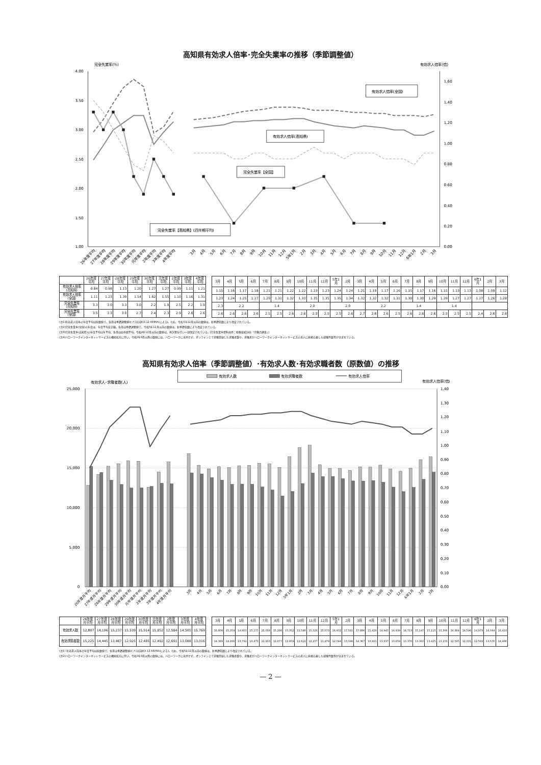高知県有効求人倍率･完全失業率の推移（季節調整値）
完全失業率(%)
有効求人倍率(倍)
4.00
3.50
3.00
2.50
2.00
1.50
1.00
1.60
1.40
1.20
1.00
0.80
0.60
0.40
0.20
0.00
有効求人倍率(全国)
有効求人倍率(高知県)
完全失業率【全国】
完全失業率【高知県】(四半期平均)
26年度平均
27年度平均
28年度平均
29年度平均
30年度平均
元年度平均
2年度平均
3年度平均
4年度平均
3月
4月
5月
6月
7月
8月
9月
10月
11月
12月
5年1月
2月
3月
4月
5月
6月
7月
8月
9月
10月
11月
12月
6年1月
2月
3月
| | 26年度 平均 | 27年度 平均 | 28年度 平均 | 29年度 平均 | 30年度 平均 | 元年度 平均 | 2年度 平均 | 3年度 平均 | 4年度 平均 |
| --- | --- | --- | --- | --- | --- | --- | --- | --- | --- |
| 有効求人倍率 (高知県) | 0.84 | 0.98 | 1.13 | 1.20 | 1.27 | 1.27 | 0.99 | 1.11 | 1.21 |
| 有効求人倍率 (全国) | 1.11 | 1.23 | 1.39 | 1.54 | 1.62 | 1.55 | 1.10 | 1.16 | 1.31 |
| 完全失業率 (高知県) | 3.3 | 3.0 | 3.3 | 3.0 | 2.2 | 1.9 | 2.5 | 2.2 | 1.9 |
| 完全失業率 (全国) | 3.5 | 3.3 | 3.0 | 2.7 | 2.4 | 2.3 | 2.9 | 2.8 | 2.6 |
| 3月 | 4月 | 5月 | 6月 | 7月 | 8月 | 9月 | 10月 | 11月 | 12月 | 5年1 月 | 2月 | 3月 | 4月 | 5月 | 6月 | 7月 | 8月 | 9月 | 10月 | 11月 | 12月 | 6年1 月 | 2月 | 3月 |
| --- | --- | --- | --- | --- | --- | --- | --- | --- | --- | --- | --- | --- | --- | --- | --- | --- | --- | --- | --- | --- | --- | --- | --- | --- |
| 1.15 | 1.16 | 1.17 | 1.18 | 1.21 | 1.21 | 1.22 | 1.22 | 1.23 | 1.23 | 1.24 | 1.24 | 1.21 | 1.19 | 1.17 | 1.16 | 1.15 | 1.17 | 1.16 | 1.15 | 1.13 | 1.13 | 1.08 | 1.08 | 1.12 |
| 1.23 | 1.24 | 1.25 | 1.27 | 1.29 | 1.31 | 1.32 | 1.33 | 1.35 | 1.35 | 1.35 | 1.34 | 1.32 | 1.32 | 1.32 | 1.31 | 1.30 | 1.30 | 1.29 | 1.29 | 1.27 | 1.27 | 1.27 | 1.26 | 1.28 |
| 2.3 | 2.2 | | | 1.4 | | | 2.0 | | | 2.0 | | | 2.2 | | | 1.4 | | | 1.4 | | | | | |
| 2.6 | 2.6 | 2.6 | 2.6 | 2.5 | 2.5 | 2.6 | 2.6 | 2.5 | 2.5 | 2.5 | 2.6 | 2.7 | 2.6 | 2.6 | 2.5 | 2.6 | 2.6 | 2.6 | 2.5 | 2.5 | 2.5 | 2.4 | 2.6 | 2.6 |
(注1)有効求人倍率の年度平均は原数値で、各月は季節調整値(ｾﾝｻｽ局法Ⅱ(X-12-ARIMA)による)。なお、令和5年12月以前の数値は、新季節指数により改定されている。
(注2)完全失業率(全国)の年度は、年度平均を記載。各月は季節調整値で、令和5年12月以前の数値は、新季節指数により改定されている。
(注3)完全失業率(高知県)の年度平均は年平均、各月は四半期平均。令和4年12月以前の数値は、再計算を行い一部改定されている。(完全失業率資料出所：総務省統計局「労働力調査」)
(注4)ハローワークインターネットサービスの機能拡充に伴い、令和3年9月以降の数値には、ハローワークに来所せず、オンライン上で求職登録した求職者数や、求職者がハローワークインターネットサービスの求人に直接応募した就職件数等が含まれている。
高知県有効求人倍率（季節調整値）･有効求人数･有効求職者数（原数値）の推移
有効求人数
有効求職者数
有効求人倍率
有効求人･求職者数(人)
有効求人倍率(倍)
25,000
20,000
15,000
10,000
5,000
0
1.40
1.30
1.20
1.10
1.00
0.90
0.80
0.70
0.60
0.50
0.40
0.30
0.20
0.10
0.00
26年度月平均
27年度月平均
28年度月平均
29年度月平均
30年度月平均
元年度月平均
2年度月平均
3年度月平均
4年度月平均
3月
4月
5月
6月
7月
8月
9月
10月
11月
12月
5年1月
2月
3月
4月
5月
6月
7月
8月
9月
10月
11月
12月
6年1月
2月
3月
| | 26年度 月平均 | 27年度 月平均 | 28年度 月平均 | 29年度 月平均 | 30年度 月平均 | 元年度 月平均 | 2年度 月平均 | 3年度 月平均 | 4年度 月平均 |
| --- | --- | --- | --- | --- | --- | --- | --- | --- | --- |
| 有効求人数 | 12,807 | 14,196 | 15,237 | 15,539 | 15,914 | 15,852 | 12,584 | 14,505 | 15,769 |
| 有効求職者数 | 15,225 | 14,445 | 13,467 | 12,925 | 12,485 | 12,492 | 12,691 | 13,088 | 13,016 |
| 3月 | 4月 | 5月 | 6月 | 7月 | 8月 | 9月 | 10月 | 11月 | 12月 | 5年1 月 | 2月 | 3月 | 4月 | 5月 | 6月 | 7月 | 8月 | 9月 | 10月 | 11月 | 12月 | 6年1 月 | 2月 | 3月 |
| --- | --- | --- | --- | --- | --- | --- | --- | --- | --- | --- | --- | --- | --- | --- | --- | --- | --- | --- | --- | --- | --- | --- | --- | --- |
| 16,808 | 15,359 | 14,903 | 15,177 | 15,058 | 15,288 | 15,352 | 15,598 | 15,526 | 15,073 | 16,432 | 17,581 | 17,886 | 15,428 | 14,945 | 14,939 | 14,713 | 15,147 | 15,115 | 15,366 | 14,884 | 14,596 | 14,979 | 16,044 | 16,410 |
| 14,389 | 14,266 | 13,792 | 13,473 | 12,933 | 12,977 | 12,959 | 12,614 | 12,237 | 11,479 | 12,044 | 13,048 | 14,367 | 13,921 | 13,937 | 13,659 | 13,376 | 13,360 | 13,425 | 13,203 | 12,595 | 12,031 | 12,569 | 13,576 | 14,486 |
(注1) 有効求人倍率の年度平均は原数値で、各月は季節調整値(ｾﾝｻｽ局法Ⅱ(X-12-ARIMA)による)。なお、令和5年12月以前の数値は、新季節指数により改定されている。
(注2)ハローワークインターネットサービスの機能拡充に伴い、令和3年9月以降の数値には、ハローワークに来所せず、オンライン上で求職登録した求職者数や、求職者がハローワークインターネットサービスの求人に直接応募した就職件数等が含まれている。
— 2 —